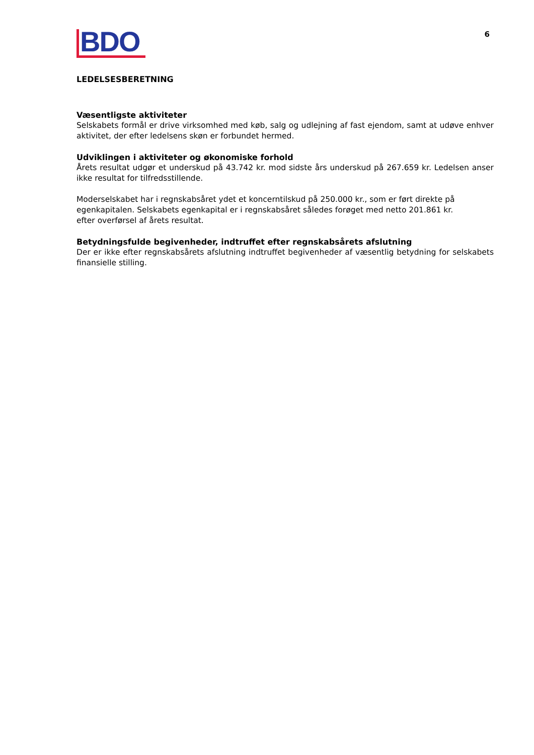BDO
6
LEDELSESBERETNING
Væsentligste aktiviteter
Selskabets formål er drive virksomhed med køb, salg og udlejning af fast ejendom, samt at udøve enhver aktivitet, der efter ledelsens skøn er forbundet hermed.
Udviklingen i aktiviteter og økonomiske forhold
Årets resultat udgør et underskud på 43.742 kr. mod sidste års underskud på 267.659 kr. Ledelsen anser ikke resultat for tilfredsstillende.
Moderselskabet har i regnskabsåret ydet et koncerntilskud på 250.000 kr., som er ført direkte på egenkapitalen. Selskabets egenkapital er i regnskabsåret således forøget med netto 201.861 kr.
efter overførsel af årets resultat.
Betydningsfulde begivenheder, indtruffet efter regnskabsårets afslutning
Der er ikke efter regnskabsårets afslutning indtruffet begivenheder af væsentlig betydning for selskabets finansielle stilling.